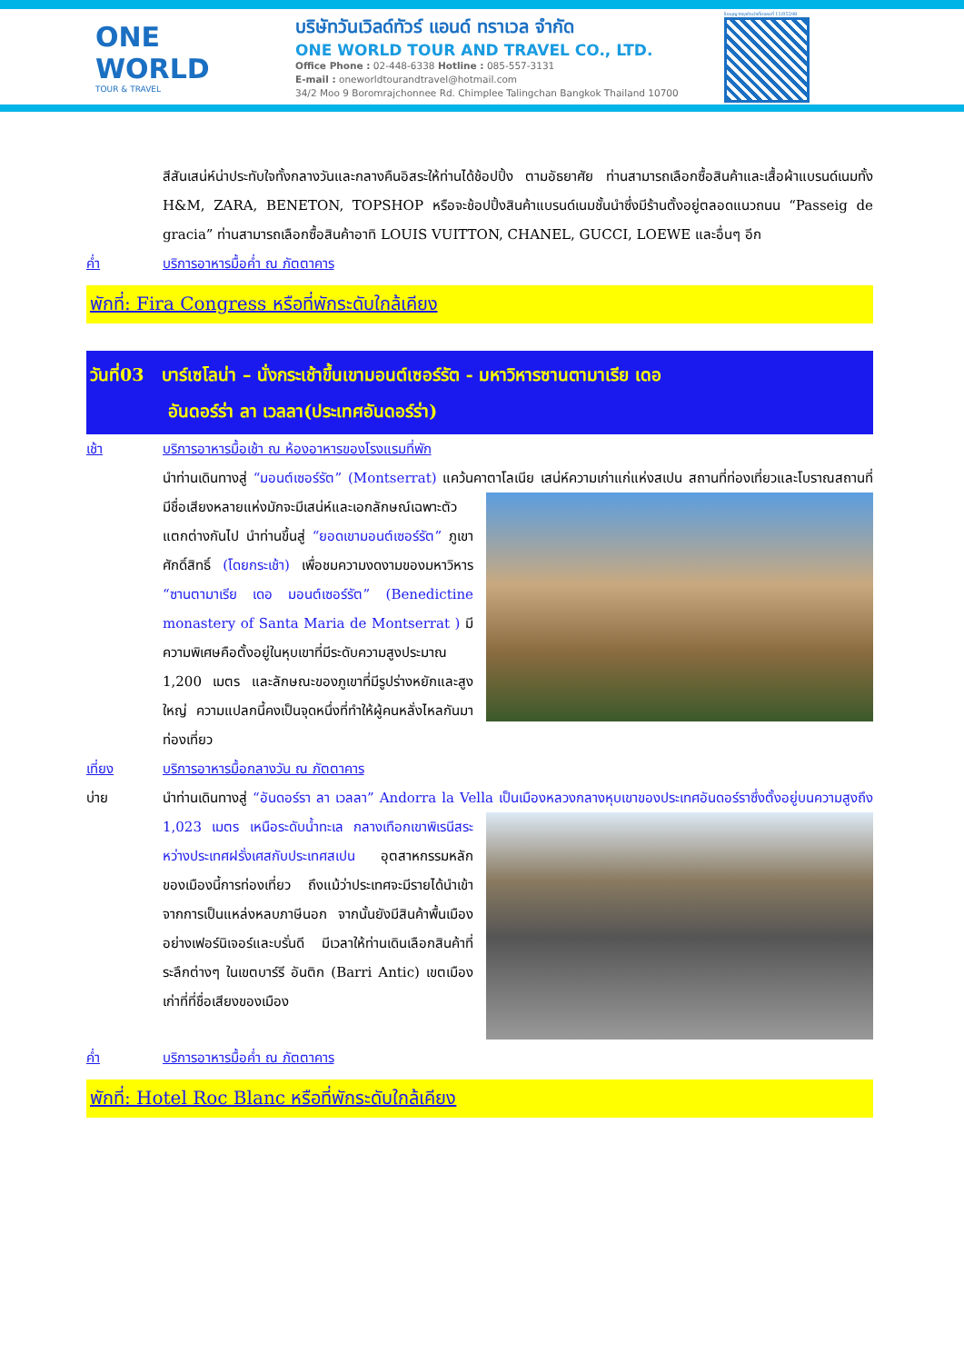ONE WORLD
TOUR & TRAVEL
บริษัทวันเวิลด์ทัวร์ แอนด์ ทราเวล จำกัด
ONE WORLD TOUR AND TRAVEL CO., LTD.
Office Phone : 02-448-6338 Hotline : 085-557-3131
E-mail : oneworldtourandtravel@hotmail.com
34/2 Moo 9 Boromrajchonnee Rd. Chimplee Talingchan Bangkok Thailand 10700
ใบอนุญาตธุรกิจนำเที่ยวเลขที่ 11/05298
สีสันเสน่ห์น่าประทับใจทั้งกลางวันและกลางคืนอิสระให้ท่านได้ช้อปปิ้ง ตามอัธยาศัย ท่านสามารถเลือกซื้อสินค้าและเสื้อผ้าแบรนด์เนมทั้ง H&M, ZARA, BENETON, TOPSHOP หรือจะช้อปปิ้งสินค้าแบรนด์เนมชั้นนำซึ่งมีร้านตั้งอยู่ตลอดแนวถนน “Passeig de gracia” ท่านสามารถเลือกซื้อสินค้าอาทิ LOUIS VUITTON, CHANEL, GUCCI, LOEWE และอื่นๆ อีก
ค่ำ บริการอาหารมื้อค่ำ ณ ภัตตาคาร
พักที่: Fira Congress หรือที่พักระดับใกล้เคียง
วันที่03 บาร์เซโลน่า – นั่งกระเช้าขึ้นเขามอนต์เซอร์รัต - มหาวิหารซานตามาเรีย เดอ
อันดอร์ร่า ลา เวลลา(ประเทศอันดอร์ร่า)
เช้า บริการอาหารมื้อเช้า ณ ห้องอาหารของโรงแรมที่พัก
นำท่านเดินทางสู่ “มอนต์เซอร์รัต” (Montserrat) แคว้นคาตาโลเนีย เสน่ห์ความเก่าแก่แห่งสเปน สถานที่
ท่องเที่ยวและโบราณสถานที่มีชื่อเสียงหลายแห่งมักจะมีเสน่ห์และเอกลักษณ์เฉพาะตัวแตกต่างกันไป นำท่านขึ้นสู่ “ยอดเขามอนต์เซอร์รัต” ภูเขาศักดิ์สิทธิ์ (โดยกระเช้า) เพื่อชมความงดงามของมหาวิหาร “ซานตามาเรีย เดอ มอนต์เซอร์รัต” (Benedictine monastery of Santa Maria de Montserrat ) มีความพิเศษคือตั้งอยู่ในหุบเขาที่มีระดับความสูงประมาณ 1,200 เมตร และลักษณะของภูเขาที่มีรูปร่างหยักและสูงใหญ่ ความแปลกนี้คงเป็นจุดหนึ่งที่ทำให้ผู้คนหลั่งไหลกันมาท่องเที่ยว
เที่ยง บริการอาหารมื้อกลางวัน ณ ภัตตาคาร
บ่าย นำท่านเดินทางสู่ “อันดอร์รา ลา เวลลา” Andorra la Vella เป็นเมืองหลวงกลางหุบเขาของประเทศอันดอร์ราซึ่ง
ตั้งอยู่บนความสูงถึง 1,023 เมตร เหนือระดับน้ำทะเล กลางเทือกเขาพิเรนีสระหว่างประเทศฝรั่งเศสกับประเทศสเปน อุตสาหกรรมหลักของเมืองนี้การท่องเที่ยว ถึงแม้ว่าประเทศจะมีรายได้นำเข้าจากการเป็นแหล่งหลบภาษีนอก จากนั้นยังมีสินค้าพื้นเมืองอย่างเฟอร์นิเจอร์และบรั่นดี มีเวลาให้ท่านเดินเลือกสินค้าที่ระลึกต่างๆ ในเขตบาร์รี อันติก (Barri Antic) เขตเมืองเก่าที่ที่ชื่อเสียงของเมือง
ค่ำ บริการอาหารมื้อค่ำ ณ ภัตตาคาร
พักที่: Hotel Roc Blanc หรือที่พักระดับใกล้เคียง